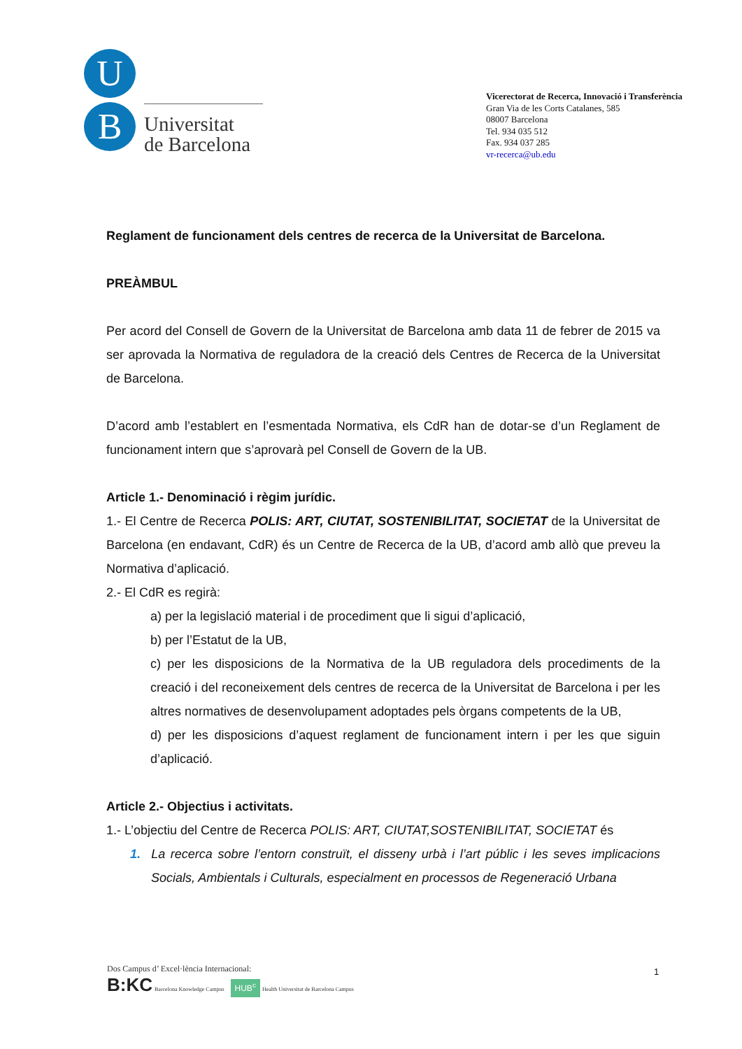U
B
Universitat
de Barcelona
Vicerectorat de Recerca, Innovació i Transferència
Gran Via de les Corts Catalanes, 585
08007 Barcelona
Tel. 934 035 512
Fax. 934 037 285
vr-recerca@ub.edu
Reglament de funcionament dels centres de recerca de la Universitat de Barcelona.
PREÀMBUL
Per acord del Consell de Govern de la Universitat de Barcelona amb data 11 de febrer de 2015 va ser aprovada la Normativa de reguladora de la creació dels Centres de Recerca de la Universitat de Barcelona.
D’acord amb l’establert en l’esmentada Normativa, els CdR han de dotar-se d’un Reglament de funcionament intern que s’aprovarà pel Consell de Govern de la UB.
Article 1.- Denominació i règim jurídic.
1.- El Centre de Recerca POLIS: ART, CIUTAT, SOSTENIBILITAT, SOCIETAT de la Universitat de Barcelona (en endavant, CdR) és un Centre de Recerca de la UB, d’acord amb allò que preveu la Normativa d’aplicació.
2.- El CdR es regirà:
a) per la legislació material i de procediment que li sigui d’aplicació,
b) per l’Estatut de la UB,
c) per les disposicions de la Normativa de la UB reguladora dels procediments de la creació i del reconeixement dels centres de recerca de la Universitat de Barcelona i per les altres normatives de desenvolupament adoptades pels òrgans competents de la UB,
d) per les disposicions d’aquest reglament de funcionament intern i per les que siguin d’aplicació.
Article 2.- Objectius i activitats.
1.- L’objectiu del Centre de Recerca POLIS: ART, CIUTAT,SOSTENIBILITAT, SOCIETAT és
1. La recerca sobre l’entorn construït, el disseny urbà i l’art públic i les seves implicacions Socials, Ambientals i Culturals, especialment en processos de Regeneració Urbana
Dos Campus d’ Excel·lència Internacional:
B:KC Barcelona Knowledge Campus HUB<sup>c</sup> Health Universitat de Barcelona Campus
1